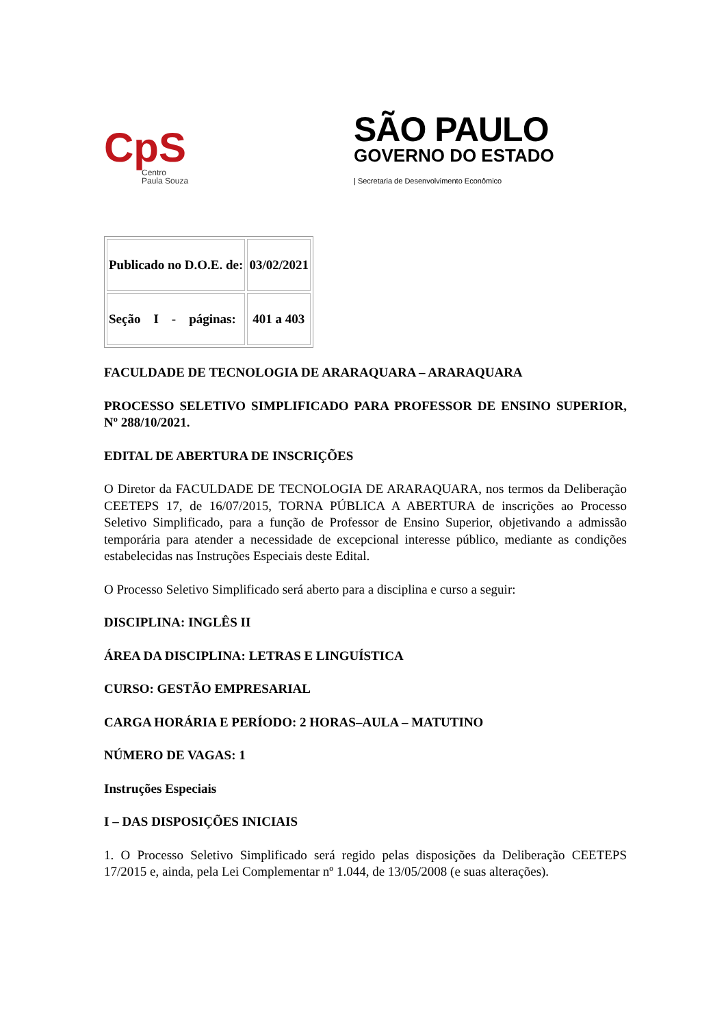CpS
Centro
Paula Souza
SÃO PAULO
GOVERNO DO ESTADO
| Secretaria de Desenvolvimento Econômico
| Publicado no D.O.E. de: | 03/02/2021 |
| Seção I - páginas: | 401 a 403 |
FACULDADE DE TECNOLOGIA DE ARARAQUARA – ARARAQUARA
PROCESSO SELETIVO SIMPLIFICADO PARA PROFESSOR DE ENSINO SUPERIOR, Nº 288/10/2021.
EDITAL DE ABERTURA DE INSCRIÇÕES
O Diretor da FACULDADE DE TECNOLOGIA DE ARARAQUARA, nos termos da Deliberação CEETEPS 17, de 16/07/2015, TORNA PÚBLICA A ABERTURA de inscrições ao Processo Seletivo Simplificado, para a função de Professor de Ensino Superior, objetivando a admissão temporária para atender a necessidade de excepcional interesse público, mediante as condições estabelecidas nas Instruções Especiais deste Edital.
O Processo Seletivo Simplificado será aberto para a disciplina e curso a seguir:
DISCIPLINA: INGLÊS II
ÁREA DA DISCIPLINA: LETRAS E LINGUÍSTICA
CURSO: GESTÃO EMPRESARIAL
CARGA HORÁRIA E PERÍODO: 2 HORAS–AULA – MATUTINO
NÚMERO DE VAGAS: 1
Instruções Especiais
I – DAS DISPOSIÇÕES INICIAIS
1. O Processo Seletivo Simplificado será regido pelas disposições da Deliberação CEETEPS 17/2015 e, ainda, pela Lei Complementar nº 1.044, de 13/05/2008 (e suas alterações).